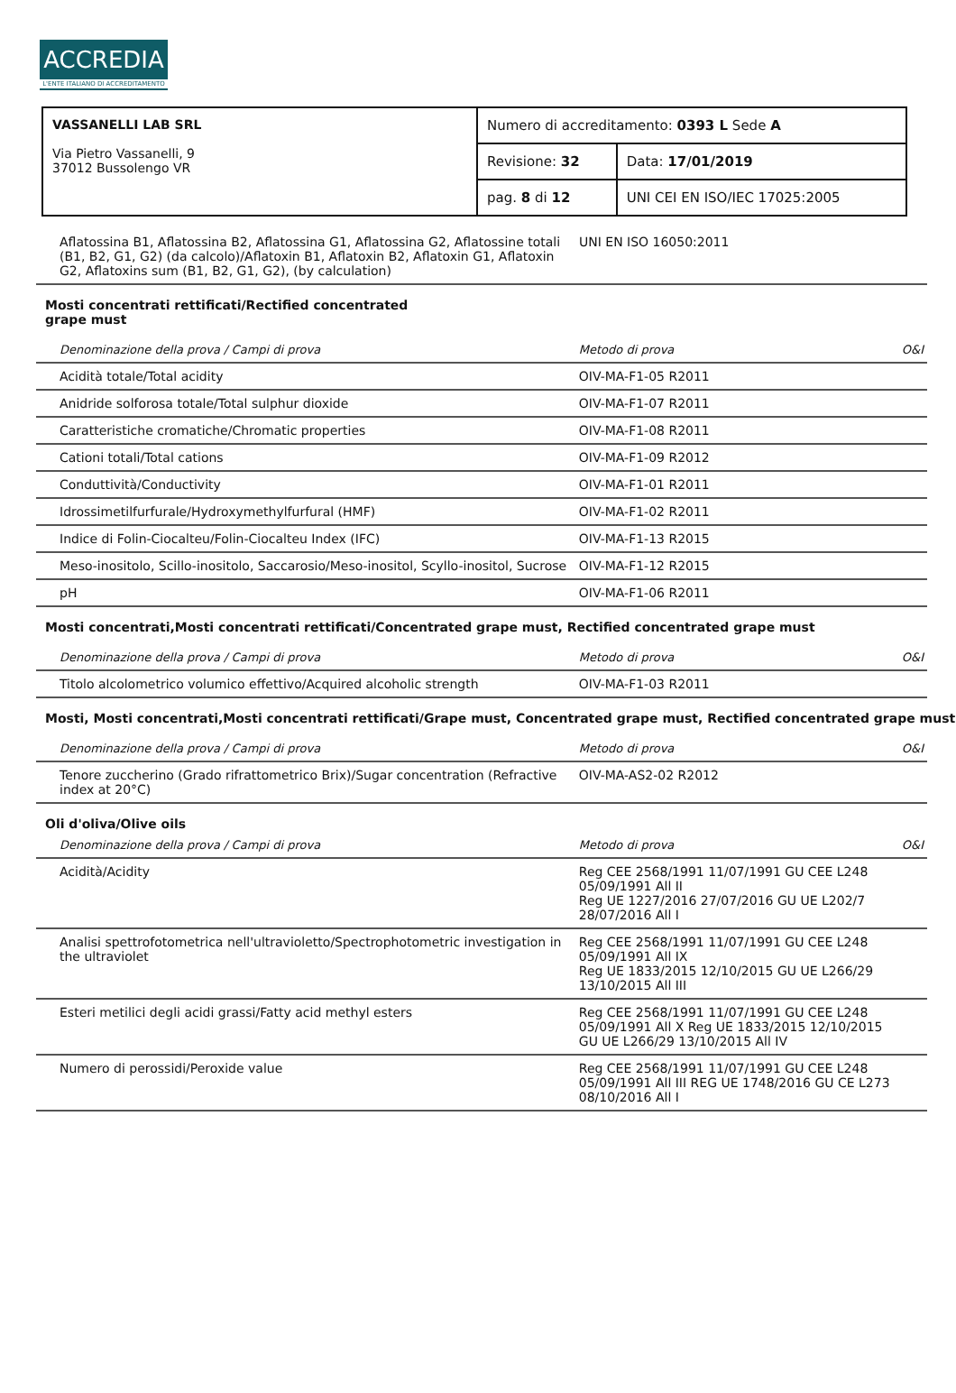ACCREDIA
L'ENTE ITALIANO DI ACCREDITAMENTO
| VASSANELLI LAB SRL Via Pietro Vassanelli, 9 37012 Bussolengo VR | Numero di accreditamento: 0393 L Sede A | |
| | Revisione: 32 | Data: 17/01/2019 |
| | pag. 8 di 12 | UNI CEI EN ISO/IEC 17025:2005 |
| Aflatossina B1, Aflatossina B2, Aflatossina G1, Aflatossina G2, Aflatossine totali (B1, B2, G1, G2) (da calcolo)/Aflatoxin B1, Aflatoxin B2, Aflatoxin G1, Aflatoxin G2, Aflatoxins sum (B1, B2, G1, G2), (by calculation) | UNI EN ISO 16050:2011 | |
Mosti concentrati rettificati/Rectified concentrated
grape must
| Denominazione della prova / Campi di prova | Metodo di prova | O&I |
| --- | --- | --- |
| Acidità totale/Total acidity | OIV-MA-F1-05 R2011 | |
| Anidride solforosa totale/Total sulphur dioxide | OIV-MA-F1-07 R2011 | |
| Caratteristiche cromatiche/Chromatic properties | OIV-MA-F1-08 R2011 | |
| Cationi totali/Total cations | OIV-MA-F1-09 R2012 | |
| Conduttività/Conductivity | OIV-MA-F1-01 R2011 | |
| Idrossimetilfurfurale/Hydroxymethylfurfural (HMF) | OIV-MA-F1-02 R2011 | |
| Indice di Folin-Ciocalteu/Folin-Ciocalteu Index (IFC) | OIV-MA-F1-13 R2015 | |
| Meso-inositolo, Scillo-inositolo, Saccarosio/Meso-inositol, Scyllo-inositol, Sucrose | OIV-MA-F1-12 R2015 | |
| pH | OIV-MA-F1-06 R2011 | |
Mosti concentrati,Mosti concentrati rettificati/Concentrated grape must, Rectified concentrated grape must
| Denominazione della prova / Campi di prova | Metodo di prova | O&I |
| --- | --- | --- |
| Titolo alcolometrico volumico effettivo/Acquired alcoholic strength | OIV-MA-F1-03 R2011 | |
Mosti, Mosti concentrati,Mosti concentrati rettificati/Grape must, Concentrated grape must, Rectified concentrated grape must
| Denominazione della prova / Campi di prova | Metodo di prova | O&I |
| --- | --- | --- |
| Tenore zuccherino (Grado rifrattometrico Brix)/Sugar concentration (Refractive index at 20°C) | OIV-MA-AS2-02 R2012 | |
Oli d'oliva/Olive oils
| Denominazione della prova / Campi di prova | Metodo di prova | O&I |
| --- | --- | --- |
| Acidità/Acidity | Reg CEE 2568/1991 11/07/1991 GU CEE L248 05/09/1991 All II Reg UE 1227/2016 27/07/2016 GU UE L202/7 28/07/2016 All I | |
| Analisi spettrofotometrica nell'ultravioletto/Spectrophotometric investigation in the ultraviolet | Reg CEE 2568/1991 11/07/1991 GU CEE L248 05/09/1991 All IX Reg UE 1833/2015 12/10/2015 GU UE L266/29 13/10/2015 All III | |
| Esteri metilici degli acidi grassi/Fatty acid methyl esters | Reg CEE 2568/1991 11/07/1991 GU CEE L248 05/09/1991 All X Reg UE 1833/2015 12/10/2015 GU UE L266/29 13/10/2015 All IV | |
| Numero di perossidi/Peroxide value | Reg CEE 2568/1991 11/07/1991 GU CEE L248 05/09/1991 All III REG UE 1748/2016 GU CE L273 08/10/2016 All I | |